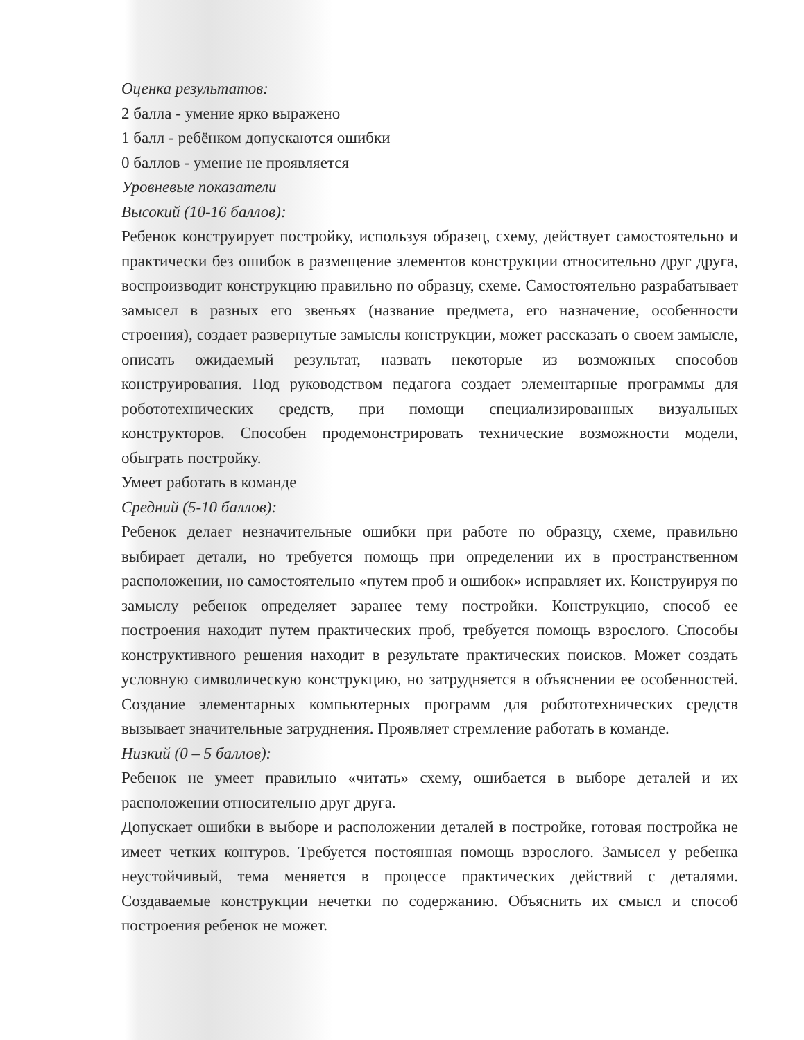Оценка результатов:
2 балла - умение ярко выражено
1 балл - ребёнком допускаются ошибки
0 баллов - умение не проявляется
Уровневые показатели
Высокий (10-16 баллов):
Ребенок конструирует постройку, используя образец, схему, действует самостоятельно и практически без ошибок в размещение элементов конструкции относительно друг друга, воспроизводит конструкцию правильно по образцу, схеме. Самостоятельно разрабатывает замысел в разных его звеньях (название предмета, его назначение, особенности строения), создает развернутые замыслы конструкции, может рассказать о своем замысле, описать ожидаемый результат, назвать некоторые из возможных способов конструирования. Под руководством педагога создает элементарные программы для робототехнических средств, при помощи специализированных визуальных конструкторов. Способен продемонстрировать технические возможности модели, обыграть постройку.
Умеет работать в команде
Средний (5-10 баллов):
Ребенок делает незначительные ошибки при работе по образцу, схеме, правильно выбирает детали, но требуется помощь при определении их в пространственном расположении, но самостоятельно «путем проб и ошибок» исправляет их. Конструируя по замыслу ребенок определяет заранее тему постройки. Конструкцию, способ ее построения находит путем практических проб, требуется помощь взрослого. Способы конструктивного решения находит в результате практических поисков. Может создать условную символическую конструкцию, но затрудняется в объяснении ее особенностей. Создание элементарных компьютерных программ для робототехнических средств вызывает значительные затруднения. Проявляет стремление работать в команде.
Низкий (0 – 5 баллов):
Ребенок не умеет правильно «читать» схему, ошибается в выборе деталей и их расположении относительно друг друга.
Допускает ошибки в выборе и расположении деталей в постройке, готовая постройка не имеет четких контуров. Требуется постоянная помощь взрослого. Замысел у ребенка неустойчивый, тема меняется в процессе практических действий с деталями. Создаваемые конструкции нечетки по содержанию. Объяснить их смысл и способ построения ребенок не может.